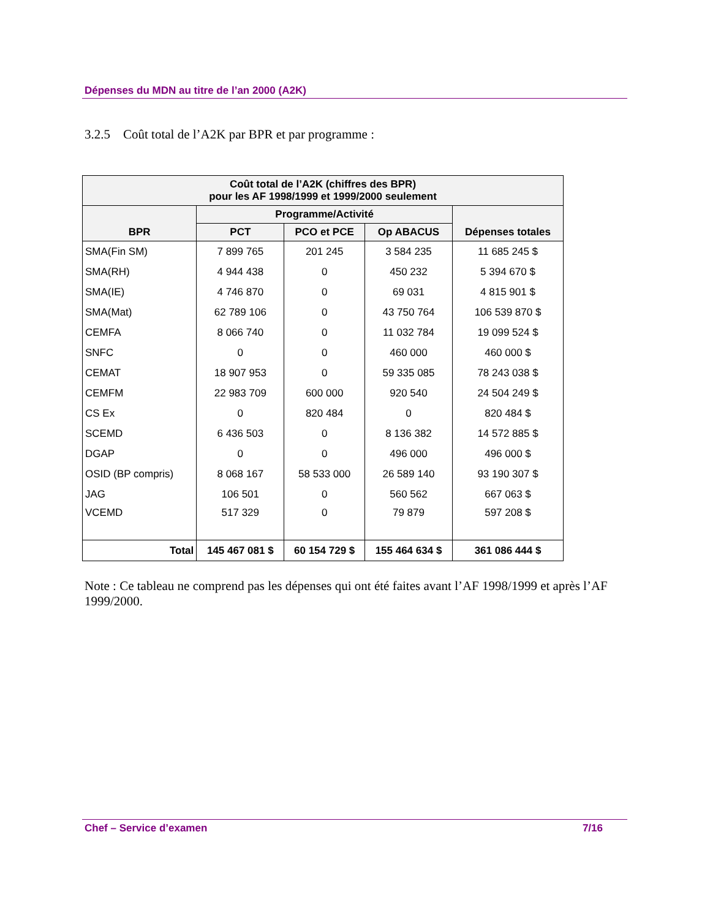Dépenses du MDN au titre de l’an 2000 (A2K)
3.2.5 Coût total de l’A2K par BPR et par programme :
| Coût total de l’A2K (chiffres des BPR) pour les AF 1998/1999 et 1999/2000 seulement | | | | |
| --- | --- | --- | --- | --- |
| BPR | Programme/Activité | | | Dépenses totales |
| | PCT | PCO et PCE | Op ABACUS | |
| SMA(Fin SM) | 7 899 765 | 201 245 | 3 584 235 | 11 685 245 $ |
| SMA(RH) | 4 944 438 | 0 | 450 232 | 5 394 670 $ |
| SMA(IE) | 4 746 870 | 0 | 69 031 | 4 815 901 $ |
| SMA(Mat) | 62 789 106 | 0 | 43 750 764 | 106 539 870 $ |
| CEMFA | 8 066 740 | 0 | 11 032 784 | 19 099 524 $ |
| SNFC | 0 | 0 | 460 000 | 460 000 $ |
| CEMAT | 18 907 953 | 0 | 59 335 085 | 78 243 038 $ |
| CEMFM | 22 983 709 | 600 000 | 920 540 | 24 504 249 $ |
| CS Ex | 0 | 820 484 | 0 | 820 484 $ |
| SCEMD | 6 436 503 | 0 | 8 136 382 | 14 572 885 $ |
| DGAP | 0 | 0 | 496 000 | 496 000 $ |
| OSID (BP compris) | 8 068 167 | 58 533 000 | 26 589 140 | 93 190 307 $ |
| JAG | 106 501 | 0 | 560 562 | 667 063 $ |
| VCEMD | 517 329 | 0 | 79 879 | 597 208 $ |
| Total | 145 467 081 $ | 60 154 729 $ | 155 464 634 $ | 361 086 444 $ |
Note : Ce tableau ne comprend pas les dépenses qui ont été faites avant l’AF 1998/1999 et après l’AF 1999/2000.
Chef – Service d’examen 7/16